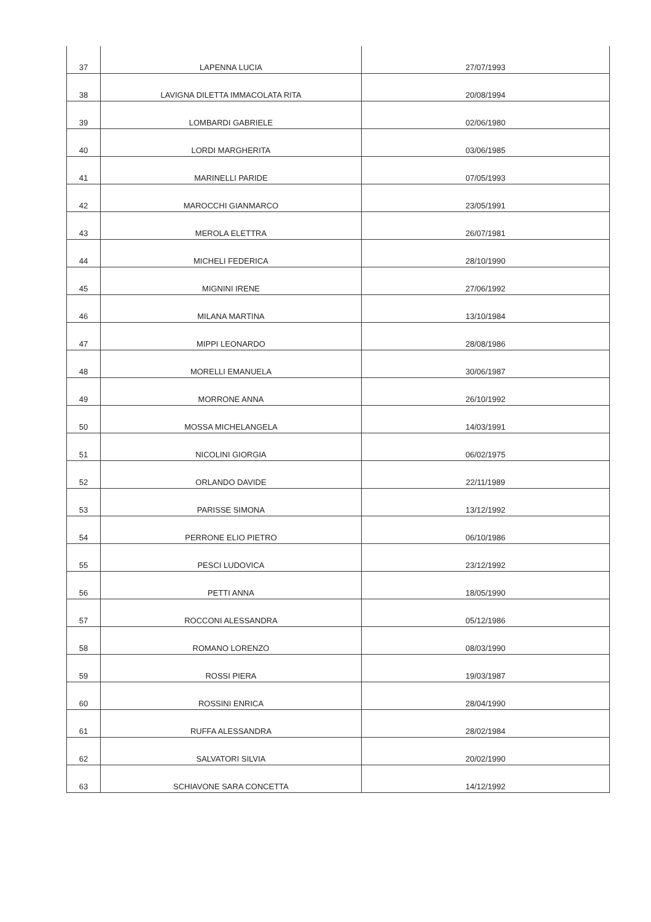| 37 | LAPENNA LUCIA | 27/07/1993 |
| 38 | LAVIGNA DILETTA IMMACOLATA RITA | 20/08/1994 |
| 39 | LOMBARDI GABRIELE | 02/06/1980 |
| 40 | LORDI MARGHERITA | 03/06/1985 |
| 41 | MARINELLI PARIDE | 07/05/1993 |
| 42 | MAROCCHI GIANMARCO | 23/05/1991 |
| 43 | MEROLA ELETTRA | 26/07/1981 |
| 44 | MICHELI FEDERICA | 28/10/1990 |
| 45 | MIGNINI IRENE | 27/06/1992 |
| 46 | MILANA MARTINA | 13/10/1984 |
| 47 | MIPPI LEONARDO | 28/08/1986 |
| 48 | MORELLI EMANUELA | 30/06/1987 |
| 49 | MORRONE ANNA | 26/10/1992 |
| 50 | MOSSA MICHELANGELA | 14/03/1991 |
| 51 | NICOLINI GIORGIA | 06/02/1975 |
| 52 | ORLANDO DAVIDE | 22/11/1989 |
| 53 | PARISSE SIMONA | 13/12/1992 |
| 54 | PERRONE ELIO PIETRO | 06/10/1986 |
| 55 | PESCI LUDOVICA | 23/12/1992 |
| 56 | PETTI ANNA | 18/05/1990 |
| 57 | ROCCONI ALESSANDRA | 05/12/1986 |
| 58 | ROMANO LORENZO | 08/03/1990 |
| 59 | ROSSI PIERA | 19/03/1987 |
| 60 | ROSSINI ENRICA | 28/04/1990 |
| 61 | RUFFA ALESSANDRA | 28/02/1984 |
| 62 | SALVATORI SILVIA | 20/02/1990 |
| 63 | SCHIAVONE SARA CONCETTA | 14/12/1992 |